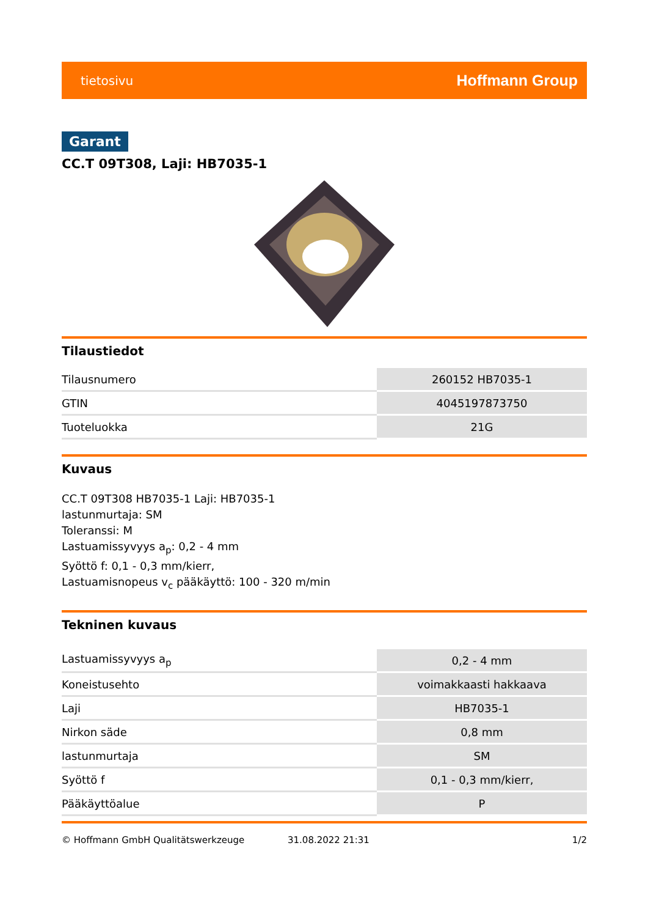tietosivu Hoffmann Group
Garant
CC.T 09T308, Laji: HB7035-1
Tilaustiedot
| Tilausnumero | 260152 HB7035-1 |
| GTIN | 4045197873750 |
| Tuoteluokka | 21G |
Kuvaus
CC.T 09T308 HB7035-1 Laji: HB7035-1
lastunmurtaja: SM
Toleranssi: M
Lastuamissyvyys a<sub>p</sub>: 0,2 - 4 mm
Syöttö f: 0,1 - 0,3 mm/kierr,
Lastuamisnopeus v<sub>c</sub> pääkäyttö: 100 - 320 m/min
Tekninen kuvaus
| Lastuamissyvyys a<sub>p</sub> | 0,2 - 4 mm |
| Koneistusehto | voimakkaasti hakkaava |
| Laji | HB7035-1 |
| Nirkon säde | 0,8 mm |
| lastunmurtaja | SM |
| Syöttö f | 0,1 - 0,3 mm/kierr, |
| Pääkäyttöalue | P |
© Hoffmann GmbH Qualitätswerkzeuge 31.08.2022 21:31 1/2